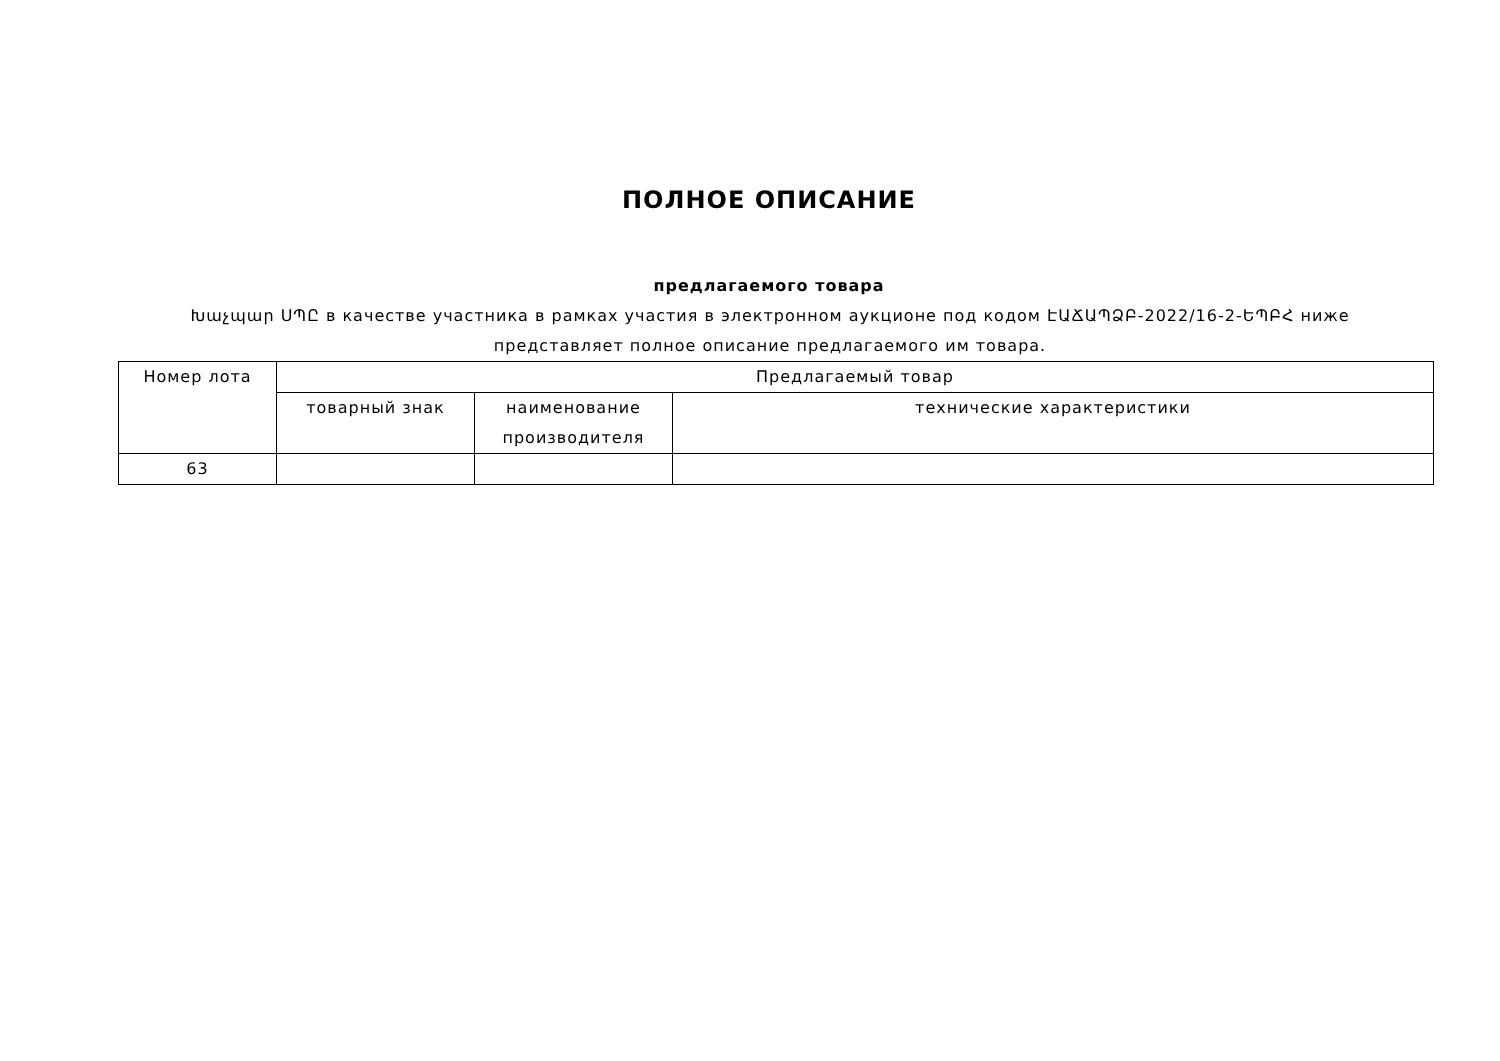ПОЛНОЕ ОПИСАНИЕ
предлагаемого товара
Խաչպար ՍՊԸ в качестве участника в рамках участия в электронном аукционе под кодом ԷԱՃԱՊՁԲ-2022/16-2-ԵՊԲՀ ниже представляет полное описание предлагаемого им товара.
| Номер лота | Предлагаемый товар | | |
| --- | --- | --- | --- |
| | товарный знак | наименование производителя | технические характеристики |
| 63 | | | |